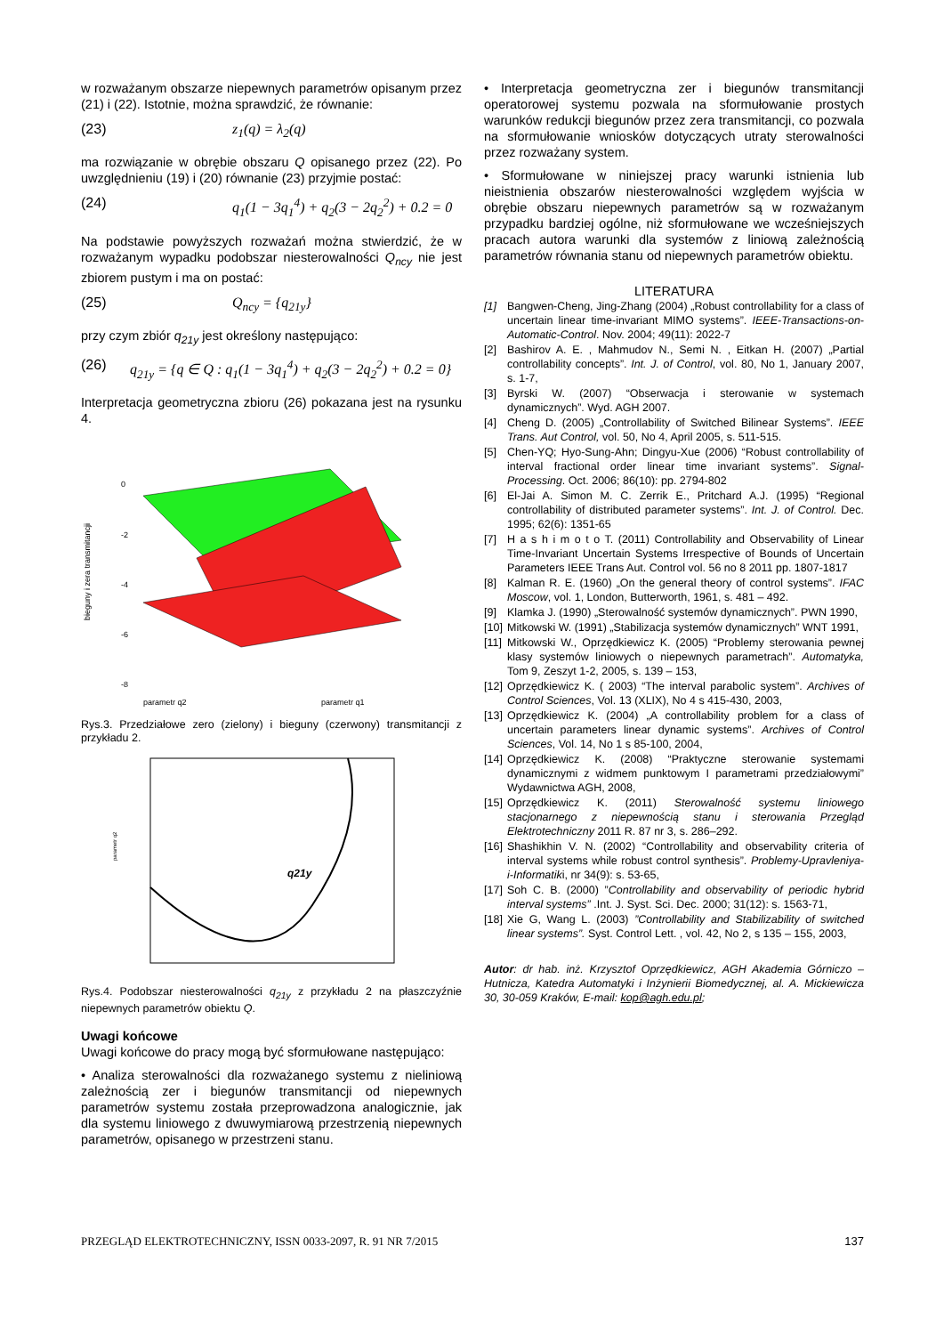w rozważanym obszarze niepewnych parametrów opisanym przez (21) i (22). Istotnie, można sprawdzić, że równanie:
(23) z<sub>1</sub>(q) = λ<sub>2</sub>(q)
ma rozwiązanie w obrębie obszaru Q opisanego przez (22). Po uwzględnieniu (19) i (20) równanie (23) przyjmie postać:
(24) q<sub>1</sub>(1 − 3q<sub>1</sub><sup>4</sup>) + q<sub>2</sub>(3 − 2q<sub>2</sub><sup>2</sup>) + 0.2 = 0
Na podstawie powyższych rozważań można stwierdzić, że w rozważanym wypadku podobszar niesterowalności Q<sub>ncy</sub> nie jest zbiorem pustym i ma on postać:
(25) Q<sub>ncy</sub> = {q<sub>21y</sub>}
przy czym zbiór q<sub>21y</sub> jest określony następująco:
(26) q<sub>21y</sub> = {q ∈ Q : q<sub>1</sub>(1 − 3q<sub>1</sub><sup>4</sup>) + q<sub>2</sub>(3 − 2q<sub>2</sub><sup>2</sup>) + 0.2 = 0}
Interpretacja geometryczna zbioru (26) pokazana jest na rysunku 4.
0
-2
-4
-6
-8
bieguny i zera transmitancji
parametr q2
parametr q1
Rys.3. Przedziałowe zero (zielony) i bieguny (czerwony) transmitancji z przykładu 2.
q21y
parametr q2
Rys.4. Podobszar niesterowalności q<sub>21y</sub> z przykładu 2 na płaszczyźnie niepewnych parametrów obiektu Q.
Uwagi końcowe
Uwagi końcowe do pracy mogą być sformułowane następująco:
• Analiza sterowalności dla rozważanego systemu z nieliniową zależnością zer i biegunów transmitancji od niepewnych parametrów systemu została przeprowadzona analogicznie, jak dla systemu liniowego z dwuwymiarową przestrzenią niepewnych parametrów, opisanego w przestrzeni stanu.
• Interpretacja geometryczna zer i biegunów transmitancji operatorowej systemu pozwala na sformułowanie prostych warunków redukcji biegunów przez zera transmitancji, co pozwala na sformułowanie wniosków dotyczących utraty sterowalności przez rozważany system.
• Sformułowane w niniejszej pracy warunki istnienia lub nieistnienia obszarów niesterowalności względem wyjścia w obrębie obszaru niepewnych parametrów są w rozważanym przypadku bardziej ogólne, niż sformułowane we wcześniejszych pracach autora warunki dla systemów z liniową zależnością parametrów równania stanu od niepewnych parametrów obiektu.
LITERATURA
[1] Bangwen-Cheng, Jing-Zhang (2004) „Robust controllability for a class of uncertain linear time-invariant MIMO systems”. IEEE-Transactions-on-Automatic-Control. Nov. 2004; 49(11): 2022-7
[2] Bashirov A. E. , Mahmudov N., Semi N. , Eitkan H. (2007) „Partial controllability concepts”. Int. J. of Control, vol. 80, No 1, January 2007, s. 1-7,
[3] Byrski W. (2007) “Obserwacja i sterowanie w systemach dynamicznych”. Wyd. AGH 2007.
[4] Cheng D. (2005) „Controllability of Switched Bilinear Systems”. IEEE Trans. Aut Control, vol. 50, No 4, April 2005, s. 511-515.
[5] Chen-YQ; Hyo-Sung-Ahn; Dingyu-Xue (2006) “Robust controllability of interval fractional order linear time invariant systems”. Signal-Processing. Oct. 2006; 86(10): pp. 2794-802
[6] El-Jai A. Simon M. C. Zerrik E., Pritchard A.J. (1995) “Regional controllability of distributed parameter systems”. Int. J. of Control. Dec. 1995; 62(6): 1351-65
[7] H a s h i m o t o T. (2011) Controllability and Observability of Linear Time-Invariant Uncertain Systems Irrespective of Bounds of Uncertain Parameters IEEE Trans Aut. Control vol. 56 no 8 2011 pp. 1807-1817
[8] Kalman R. E. (1960) „On the general theory of control systems”. IFAC Moscow, vol. 1, London, Butterworth, 1961, s. 481 – 492.
[9] Klamka J. (1990) „Sterowalność systemów dynamicznych”. PWN 1990,
[10] Mitkowski W. (1991) „Stabilizacja systemów dynamicznych” WNT 1991,
[11] Mitkowski W., Oprzędkiewicz K. (2005) “Problemy sterowania pewnej klasy systemów liniowych o niepewnych parametrach”. Automatyka, Tom 9, Zeszyt 1-2, 2005, s. 139 – 153,
[12] Oprzędkiewicz K. ( 2003) “The interval parabolic system”. Archives of Control Sciences, Vol. 13 (XLIX), No 4 s 415-430, 2003,
[13] Oprzędkiewicz K. (2004) „A controllability problem for a class of uncertain parameters linear dynamic systems”. Archives of Control Sciences, Vol. 14, No 1 s 85-100, 2004,
[14] Oprzędkiewicz K. (2008) “Praktyczne sterowanie systemami dynamicznymi z widmem punktowym I parametrami przedziałowymi” Wydawnictwa AGH, 2008,
[15] Oprzędkiewicz K. (2011) Sterowalność systemu liniowego stacjonarnego z niepewnością stanu i sterowania Przegląd Elektrotechniczny 2011 R. 87 nr 3, s. 286–292.
[16] Shashikhin V. N. (2002) “Controllability and observability criteria of interval systems while robust control synthesis”. Problemy-Upravleniya-i-Informatiki, nr 34(9): s. 53-65,
[17] Soh C. B. (2000) ”Controllability and observability of periodic hybrid interval systems” .Int. J. Syst. Sci. Dec. 2000; 31(12): s. 1563-71,
[18] Xie G, Wang L. (2003) ”Controllability and Stabilizability of switched linear systems”. Syst. Control Lett. , vol. 42, No 2, s 135 – 155, 2003,
Autor: dr hab. inż. Krzysztof Oprzędkiewicz, AGH Akademia Górniczo – Hutnicza, Katedra Automatyki i Inżynierii Biomedycznej, al. A. Mickiewicza 30, 30-059 Kraków, E-mail: kop@agh.edu.pl;
PRZEGLĄD ELEKTROTECHNICZNY, ISSN 0033-2097, R. 91 NR 7/2015 137